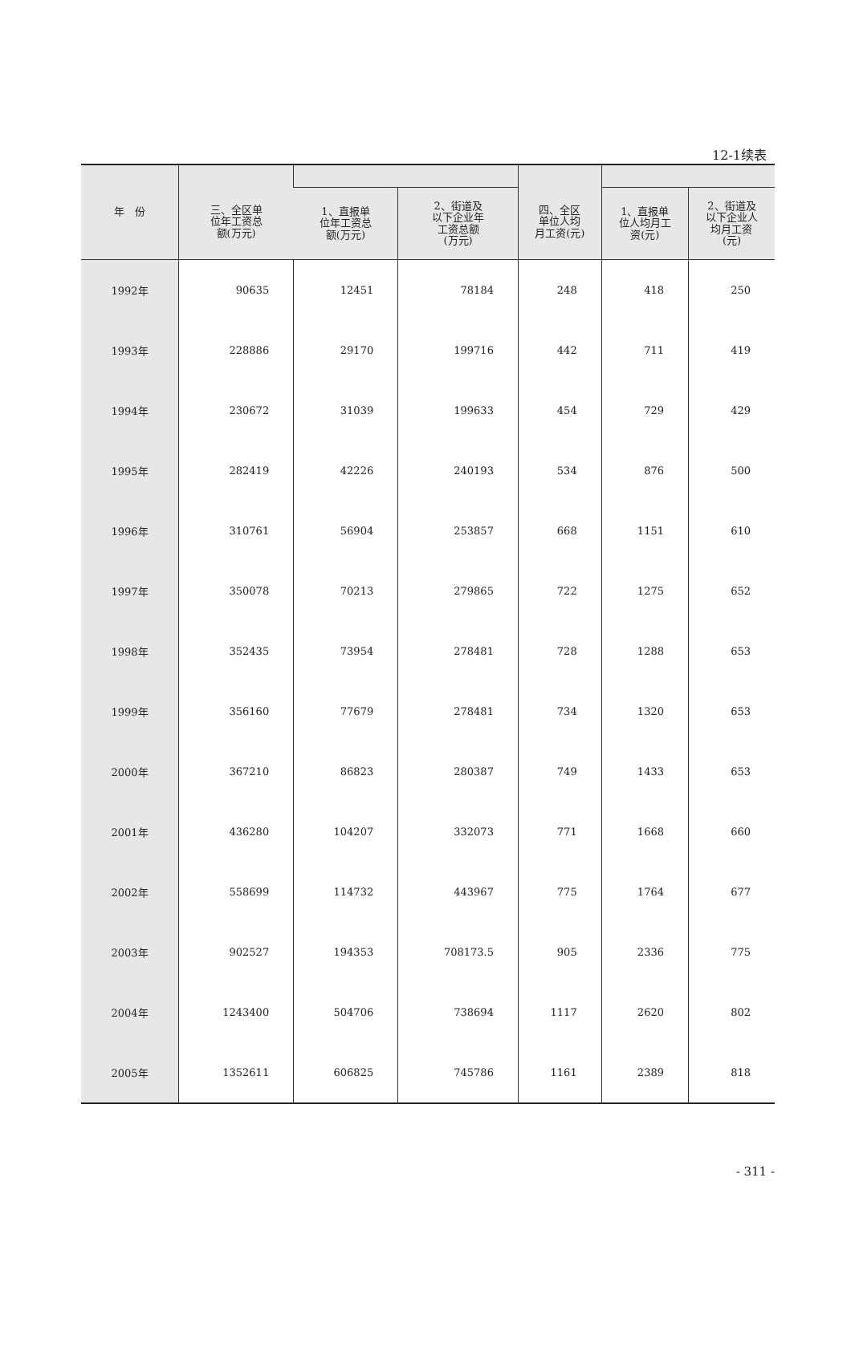12-1续表
| 年 份 | 三、全区单 位年工资总 额(万元) | | | 四、全区 单位人均 月工资(元) | | |
| --- | --- | --- | --- | --- | --- | --- |
| | | 1、直报单 位年工资总 额(万元) | 2、街道及 以下企业年 工资总额 (万元) | | 1、直报单 位人均月工 资(元) | 2、街道及 以下企业人 均月工资 (元) |
| 1992年 | 90635 | 12451 | 78184 | 248 | 418 | 250 |
| 1993年 | 228886 | 29170 | 199716 | 442 | 711 | 419 |
| 1994年 | 230672 | 31039 | 199633 | 454 | 729 | 429 |
| 1995年 | 282419 | 42226 | 240193 | 534 | 876 | 500 |
| 1996年 | 310761 | 56904 | 253857 | 668 | 1151 | 610 |
| 1997年 | 350078 | 70213 | 279865 | 722 | 1275 | 652 |
| 1998年 | 352435 | 73954 | 278481 | 728 | 1288 | 653 |
| 1999年 | 356160 | 77679 | 278481 | 734 | 1320 | 653 |
| 2000年 | 367210 | 86823 | 280387 | 749 | 1433 | 653 |
| 2001年 | 436280 | 104207 | 332073 | 771 | 1668 | 660 |
| 2002年 | 558699 | 114732 | 443967 | 775 | 1764 | 677 |
| 2003年 | 902527 | 194353 | 708173.5 | 905 | 2336 | 775 |
| 2004年 | 1243400 | 504706 | 738694 | 1117 | 2620 | 802 |
| 2005年 | 1352611 | 606825 | 745786 | 1161 | 2389 | 818 |
- 311 -